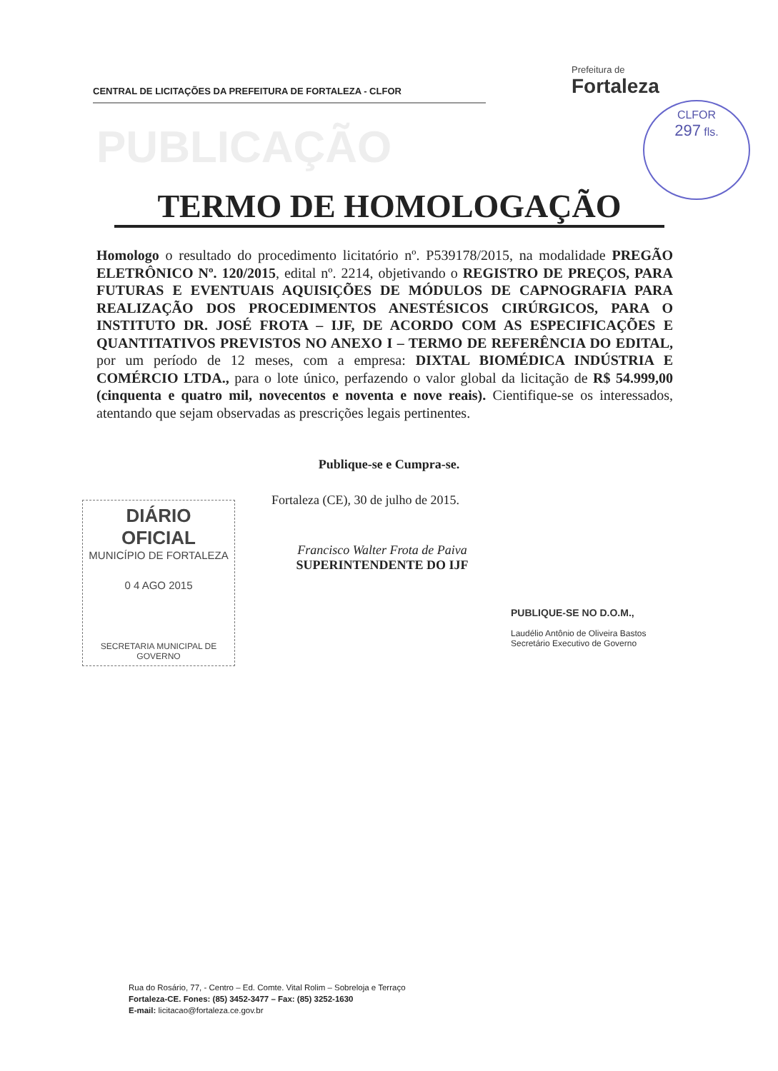CENTRAL DE LICITAÇÕES DA PREFEITURA DE FORTALEZA - CLFOR
Prefeitura de
Fortaleza
PUBLICAÇÃO
CLFOR
297 fls.
TERMO DE HOMOLOGAÇÃO
Homologo o resultado do procedimento licitatório nº. P539178/2015, na modalidade PREGÃO ELETRÔNICO Nº. 120/2015, edital nº. 2214, objetivando o REGISTRO DE PREÇOS, PARA FUTURAS E EVENTUAIS AQUISIÇÕES DE MÓDULOS DE CAPNOGRAFIA PARA REALIZAÇÃO DOS PROCEDIMENTOS ANESTÉSICOS CIRÚRGICOS, PARA O INSTITUTO DR. JOSÉ FROTA – IJF, DE ACORDO COM AS ESPECIFICAÇÕES E QUANTITATIVOS PREVISTOS NO ANEXO I – TERMO DE REFERÊNCIA DO EDITAL, por um período de 12 meses, com a empresa: DIXTAL BIOMÉDICA INDÚSTRIA E COMÉRCIO LTDA., para o lote único, perfazendo o valor global da licitação de R$ 54.999,00 (cinquenta e quatro mil, novecentos e noventa e nove reais). Cientifique-se os interessados, atentando que sejam observadas as prescrições legais pertinentes.
Publique-se e Cumpra-se.
Fortaleza (CE), 30 de julho de 2015.
DIÁRIO OFICIAL
MUNICÍPIO DE FORTALEZA
0 4 AGO 2015
SECRETARIA MUNICIPAL DE GOVERNO
Francisco Walter Frota de Paiva
SUPERINTENDENTE DO IJF
PUBLIQUE-SE NO D.O.M.,
Laudélio Antônio de Oliveira Bastos
Secretário Executivo de Governo
Rua do Rosário, 77, - Centro – Ed. Comte. Vital Rolim – Sobreloja e Terraço
Fortaleza-CE. Fones: (85) 3452-3477 – Fax: (85) 3252-1630
E-mail: licitacao@fortaleza.ce.gov.br